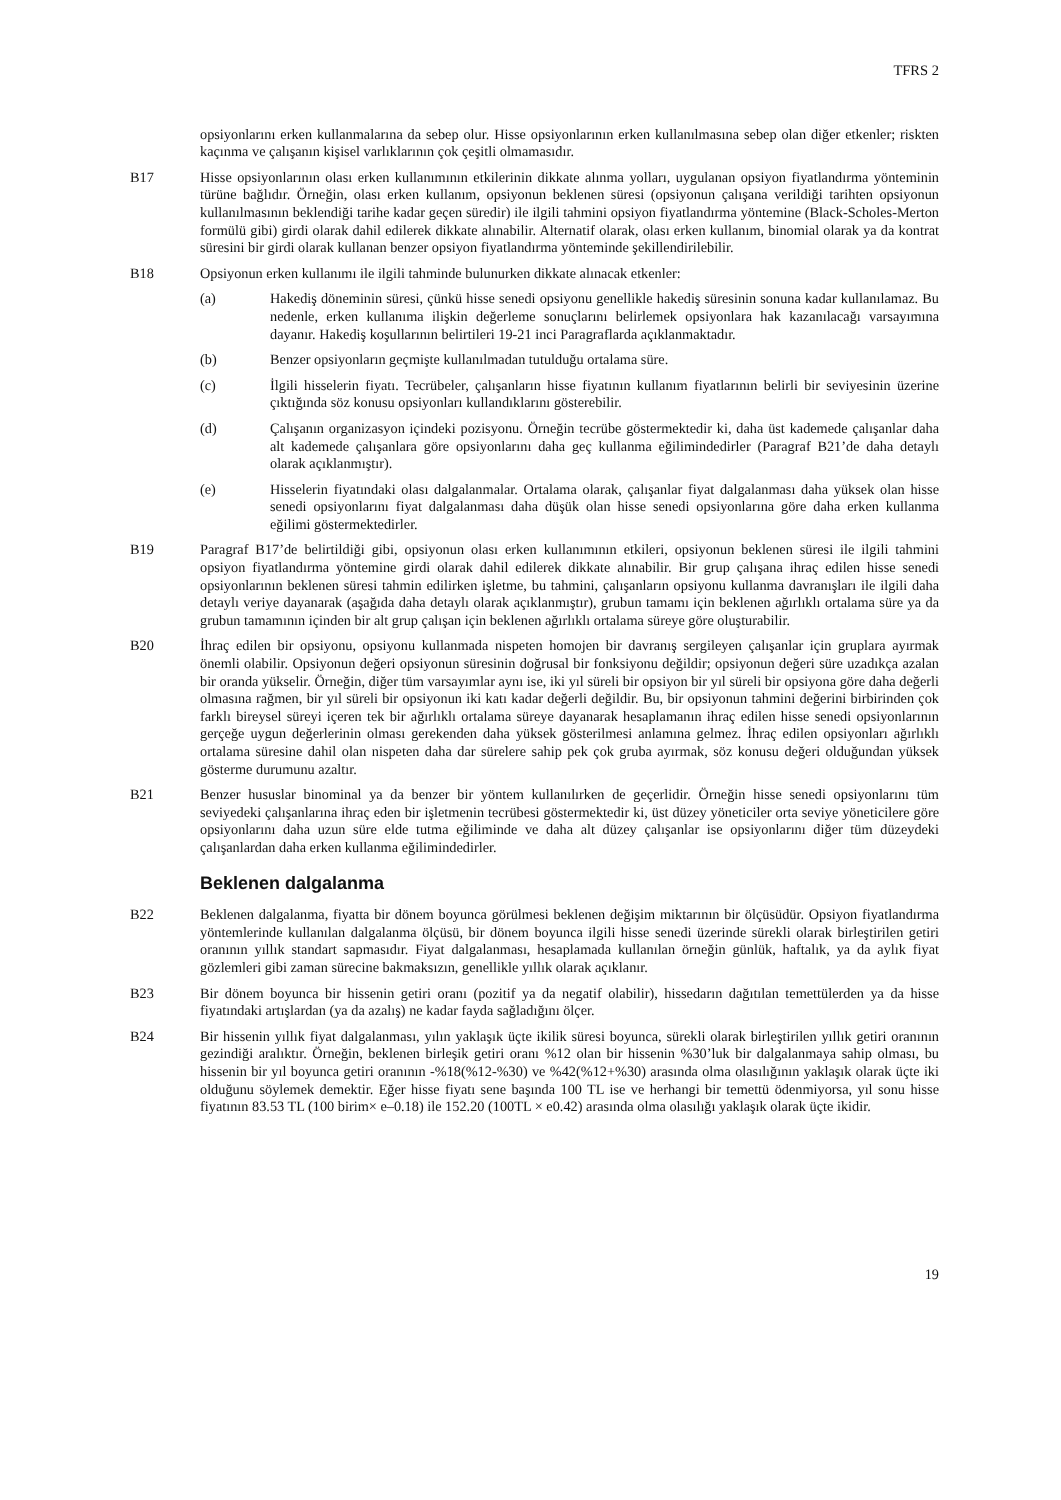TFRS 2
opsiyonlarını erken kullanmalarına da sebep olur. Hisse opsiyonlarının erken kullanılmasına sebep olan diğer etkenler; riskten kaçınma ve çalışanın kişisel varlıklarının çok çeşitli olmamasıdır.
B17 Hisse opsiyonlarının olası erken kullanımının etkilerinin dikkate alınma yolları, uygulanan opsiyon fiyatlandırma yönteminin türüne bağlıdır. Örneğin, olası erken kullanım, opsiyonun beklenen süresi (opsiyonun çalışana verildiği tarihten opsiyonun kullanılmasının beklendiği tarihe kadar geçen süredir) ile ilgili tahmini opsiyon fiyatlandırma yöntemine (Black-Scholes-Merton formülü gibi) girdi olarak dahil edilerek dikkate alınabilir. Alternatif olarak, olası erken kullanım, binomial olarak ya da kontrat süresini bir girdi olarak kullanan benzer opsiyon fiyatlandırma yönteminde şekillendirilebilir.
B18 Opsiyonun erken kullanımı ile ilgili tahminde bulunurken dikkate alınacak etkenler:
(a) Hakediş döneminin süresi, çünkü hisse senedi opsiyonu genellikle hakediş süresinin sonuna kadar kullanılamaz. Bu nedenle, erken kullanıma ilişkin değerleme sonuçlarını belirlemek opsiyonlara hak kazanılacağı varsayımına dayanır. Hakediş koşullarının belirtileri 19-21 inci Paragraflarda açıklanmaktadır.
(b) Benzer opsiyonların geçmişte kullanılmadan tutulduğu ortalama süre.
(c) İlgili hisselerin fiyatı. Tecrübeler, çalışanların hisse fiyatının kullanım fiyatlarının belirli bir seviyesinin üzerine çıktığında söz konusu opsiyonları kullandıklarını gösterebilir.
(d) Çalışanın organizasyon içindeki pozisyonu. Örneğin tecrübe göstermektedir ki, daha üst kademede çalışanlar daha alt kademede çalışanlara göre opsiyonlarını daha geç kullanma eğilimindedirler (Paragraf B21’de daha detaylı olarak açıklanmıştır).
(e) Hisselerin fiyatındaki olası dalgalanmalar. Ortalama olarak, çalışanlar fiyat dalgalanması daha yüksek olan hisse senedi opsiyonlarını fiyat dalgalanması daha düşük olan hisse senedi opsiyonlarına göre daha erken kullanma eğilimi göstermektedirler.
B19 Paragraf B17’de belirtildiği gibi, opsiyonun olası erken kullanımının etkileri, opsiyonun beklenen süresi ile ilgili tahmini opsiyon fiyatlandırma yöntemine girdi olarak dahil edilerek dikkate alınabilir. Bir grup çalışana ihraç edilen hisse senedi opsiyonlarının beklenen süresi tahmin edilirken işletme, bu tahmini, çalışanların opsiyonu kullanma davranışları ile ilgili daha detaylı veriye dayanarak (aşağıda daha detaylı olarak açıklanmıştır), grubun tamamı için beklenen ağırlıklı ortalama süre ya da grubun tamamının içinden bir alt grup çalışan için beklenen ağırlıklı ortalama süreye göre oluşturabilir.
B20 İhraç edilen bir opsiyonu, opsiyonu kullanmada nispeten homojen bir davranış sergileyen çalışanlar için gruplara ayırmak önemli olabilir. Opsiyonun değeri opsiyonun süresinin doğrusal bir fonksiyonu değildir; opsiyonun değeri süre uzadıkça azalan bir oranda yükselir. Örneğin, diğer tüm varsayımlar aynı ise, iki yıl süreli bir opsiyon bir yıl süreli bir opsiyona göre daha değerli olmasına rağmen, bir yıl süreli bir opsiyonun iki katı kadar değerli değildir. Bu, bir opsiyonun tahmini değerini birbirinden çok farklı bireysel süreyi içeren tek bir ağırlıklı ortalama süreye dayanarak hesaplamanın ihraç edilen hisse senedi opsiyonlarının gerçeğe uygun değerlerinin olması gerekenden daha yüksek gösterilmesi anlamına gelmez. İhraç edilen opsiyonları ağırlıklı ortalama süresine dahil olan nispeten daha dar sürelere sahip pek çok gruba ayırmak, söz konusu değeri olduğundan yüksek gösterme durumunu azaltır.
B21 Benzer hususlar binominal ya da benzer bir yöntem kullanılırken de geçerlidir. Örneğin hisse senedi opsiyonlarını tüm seviyedeki çalışanlarına ihraç eden bir işletmenin tecrübesi göstermektedir ki, üst düzey yöneticiler orta seviye yöneticilere göre opsiyonlarını daha uzun süre elde tutma eğiliminde ve daha alt düzey çalışanlar ise opsiyonlarını diğer tüm düzeydeki çalışanlardan daha erken kullanma eğilimindedirler.
Beklenen dalgalanma
B22 Beklenen dalgalanma, fiyatta bir dönem boyunca görülmesi beklenen değişim miktarının bir ölçüsüdür. Opsiyon fiyatlandırma yöntemlerinde kullanılan dalgalanma ölçüsü, bir dönem boyunca ilgili hisse senedi üzerinde sürekli olarak birleştirilen getiri oranının yıllık standart sapmasıdır. Fiyat dalgalanması, hesaplamada kullanılan örneğin günlük, haftalık, ya da aylık fiyat gözlemleri gibi zaman sürecine bakmaksızın, genellikle yıllık olarak açıklanır.
B23 Bir dönem boyunca bir hissenin getiri oranı (pozitif ya da negatif olabilir), hissedarın dağıtılan temettülerden ya da hisse fiyatındaki artışlardan (ya da azalış) ne kadar fayda sağladığını ölçer.
B24 Bir hissenin yıllık fiyat dalgalanması, yılın yaklaşık üçte ikilik süresi boyunca, sürekli olarak birleştirilen yıllık getiri oranının gezindiği aralıktır. Örneğin, beklenen birleşik getiri oranı %12 olan bir hissenin %30’luk bir dalgalanmaya sahip olması, bu hissenin bir yıl boyunca getiri oranının -%18(%12-%30) ve %42(%12+%30) arasında olma olasılığının yaklaşık olarak üçte iki olduğunu söylemek demektir. Eğer hisse fiyatı sene başında 100 TL ise ve herhangi bir temettü ödenmiyorsa, yıl sonu hisse fiyatının 83.53 TL (100 birim× e–0.18) ile 152.20 (100TL × e0.42) arasında olma olasılığı yaklaşık olarak üçte ikidir.
19